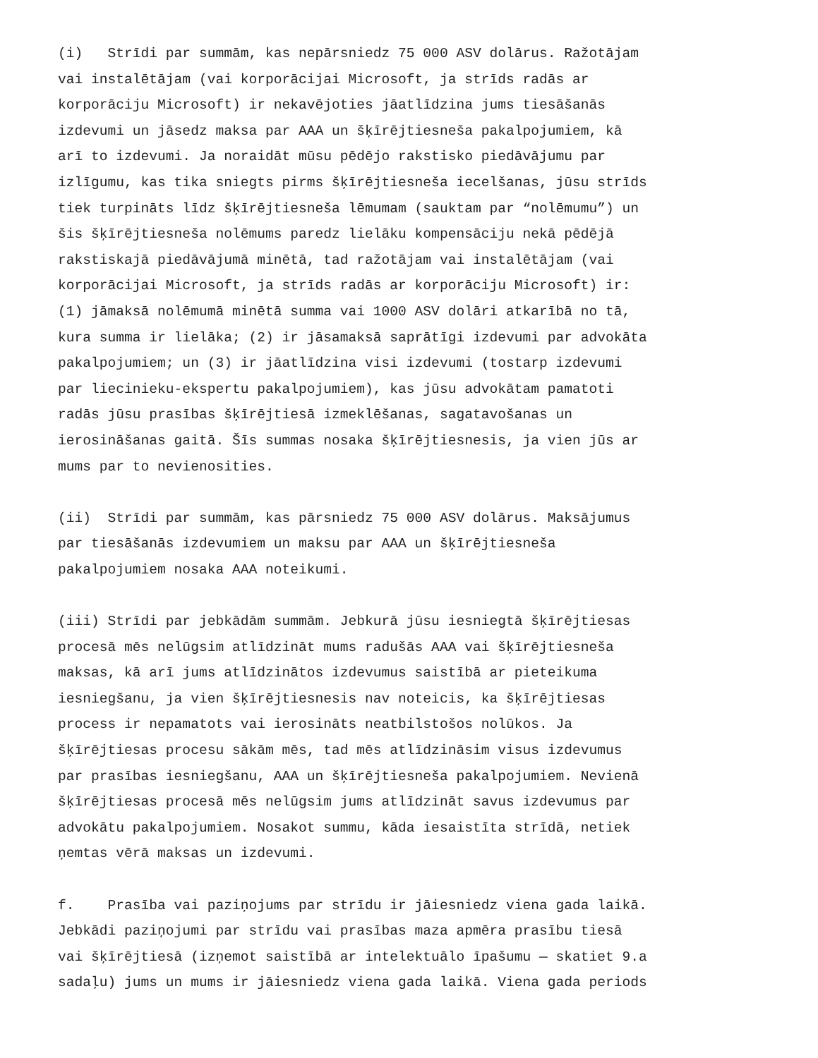(i) Strīdi par summām, kas nepārsniedz 75 000 ASV dolārus. Ražotājam vai instalētājam (vai korporācijai Microsoft, ja strīds radās ar korporāciju Microsoft) ir nekavējoties jāatlīdzina jums tiesāšanās izdevumi un jāsedz maksa par AAA un šķīrējtiesneša pakalpojumiem, kā arī to izdevumi. Ja noraidāt mūsu pēdējo rakstisko piedāvājumu par izlīgumu, kas tika sniegts pirms šķīrējtiesneša iecelšanas, jūsu strīds tiek turpināts līdz šķīrējtiesneša lēmumam (sauktam par “nolēmumu”) un šis šķīrējtiesneša nolēmums paredz lielāku kompensāciju nekā pēdējā rakstiskajā piedāvājumā minētā, tad ražotājam vai instalētājam (vai korporācijai Microsoft, ja strīds radās ar korporāciju Microsoft) ir: (1) jāmaksā nolēmumā minētā summa vai 1000 ASV dolāri atkarībā no tā, kura summa ir lielāka; (2) ir jāsamaksā saprātīgi izdevumi par advokāta pakalpojumiem; un (3) ir jāatlīdzina visi izdevumi (tostarp izdevumi par liecinieku-ekspertu pakalpojumiem), kas jūsu advokātam pamatoti radās jūsu prasības šķīrējtiesā izmeklēšanas, sagatavošanas un ierosināšanas gaitā. Šīs summas nosaka šķīrējtiesnesis, ja vien jūs ar mums par to nevienosities.
(ii) Strīdi par summām, kas pārsniedz 75 000 ASV dolārus. Maksājumus par tiesāšanās izdevumiem un maksu par AAA un šķīrējtiesneša pakalpojumiem nosaka AAA noteikumi.
(iii) Strīdi par jebkādām summām. Jebkurā jūsu iesniegtā šķīrējtiesas procesā mēs nelūgsim atlīdzināt mums radušās AAA vai šķīrējtiesneša maksas, kā arī jums atlīdzinātos izdevumus saistībā ar pieteikuma iesniegšanu, ja vien šķīrējtiesnesis nav noteicis, ka šķīrējtiesas process ir nepamatots vai ierosināts neatbilstošos nolūkos. Ja šķīrējtiesas procesu sākām mēs, tad mēs atlīdzināsim visus izdevumus par prasības iesniegšanu, AAA un šķīrējtiesneša pakalpojumiem. Nevienā šķīrējtiesas procesā mēs nelūgsim jums atlīdzināt savus izdevumus par advokātu pakalpojumiem. Nosakot summu, kāda iesaistīta strīdā, netiek ņemtas vērā maksas un izdevumi.
f. Prasība vai paziņojums par strīdu ir jāiesniedz viena gada laikā. Jebkādi paziņojumi par strīdu vai prasības maza apmēra prasību tiesā vai šķīrējtiesā (izņemot saistībā ar intelektuālo īpašumu — skatiet 9.a sadaļu) jums un mums ir jāiesniedz viena gada laikā. Viena gada periods